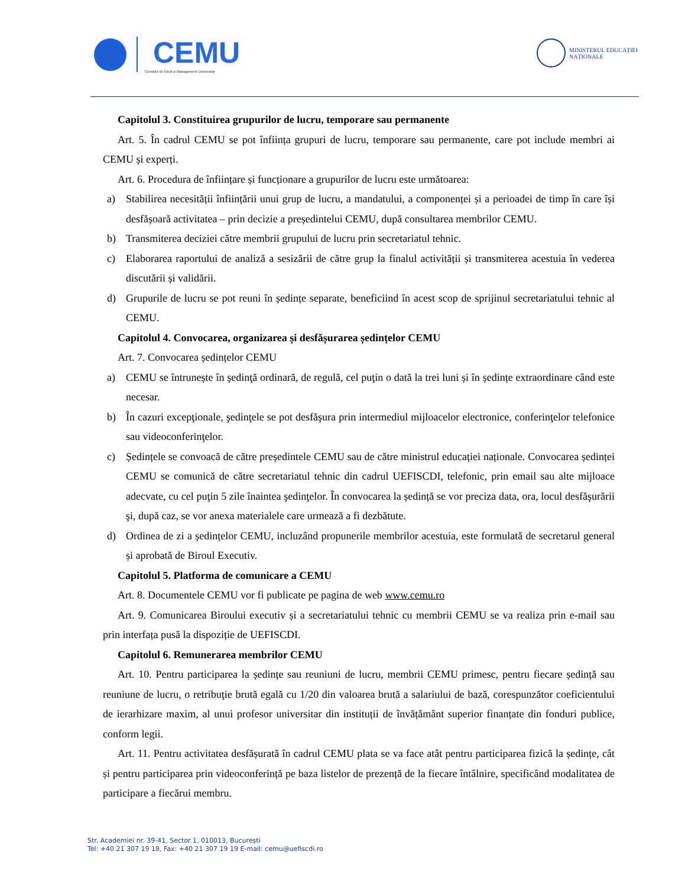CEMU
Consiliul de Etică și Management Universitar
MINISTERUL EDUCAȚIEI
NAȚIONALE
Capitolul 3. Constituirea grupurilor de lucru, temporare sau permanente
Art. 5. În cadrul CEMU se pot înființa grupuri de lucru, temporare sau permanente, care pot include membri ai CEMU și experți.
Art. 6. Procedura de înființare și funcționare a grupurilor de lucru este următoarea:
a) Stabilirea necesității înființării unui grup de lucru, a mandatului, a componenței și a perioadei de timp în care își desfășoară activitatea – prin decizie a președintelui CEMU, după consultarea membrilor CEMU.
b) Transmiterea deciziei către membrii grupului de lucru prin secretariatul tehnic.
c) Elaborarea raportului de analiză a sesizării de către grup la finalul activității și transmiterea acestuia în vederea discutării și validării.
d) Grupurile de lucru se pot reuni în ședințe separate, beneficiind în acest scop de sprijinul secretariatului tehnic al CEMU.
Capitolul 4. Convocarea, organizarea și desfășurarea ședințelor CEMU
Art. 7. Convocarea ședințelor CEMU
a) CEMU se întrunește în ședinţă ordinară, de regulă, cel puţin o dată la trei luni și în ședințe extraordinare când este necesar.
b) În cazuri excepţionale, şedinţele se pot desfăşura prin intermediul mijloacelor electronice, conferinţelor telefonice sau videoconferinţelor.
c) Ședințele se convoacă de către președintele CEMU sau de către ministrul educației naționale. Convocarea ședinței CEMU se comunică de către secretariatul tehnic din cadrul UEFISCDI, telefonic, prin email sau alte mijloace adecvate, cu cel puţin 5 zile înaintea şedinţelor. În convocarea la ședință se vor preciza data, ora, locul desfăşurării şi, după caz, se vor anexa materialele care urmează a fi dezbătute.
d) Ordinea de zi a ședințelor CEMU, incluzând propunerile membrilor acestuia, este formulată de secretarul general și aprobată de Biroul Executiv.
Capitolul 5. Platforma de comunicare a CEMU
Art. 8. Documentele CEMU vor fi publicate pe pagina de web www.cemu.ro
Art. 9. Comunicarea Biroului executiv și a secretariatului tehnic cu membrii CEMU se va realiza prin e-mail sau prin interfața pusă la dispoziție de UEFISCDI.
Capitolul 6. Remunerarea membrilor CEMU
Art. 10. Pentru participarea la ședințe sau reuniuni de lucru, membrii CEMU primesc, pentru fiecare ședință sau reuniune de lucru, o retribuţie brută egală cu 1/20 din valoarea brută a salariului de bază, corespunzător coeficientului de ierarhizare maxim, al unui profesor universitar din instituții de învățământ superior finanțate din fonduri publice, conform legii.
Art. 11. Pentru activitatea desfășurată în cadrul CEMU plata se va face atât pentru participarea fizică la ședințe, cât și pentru participarea prin videoconferință pe baza listelor de prezență de la fiecare întâlnire, specificând modalitatea de participare a fiecărui membru.
Str. Academiei nr. 39-41, Sector 1, 010013, București
Tel: +40 21 307 19 18, Fax: +40 21 307 19 19 E-mail: cemu@uefiscdi.ro